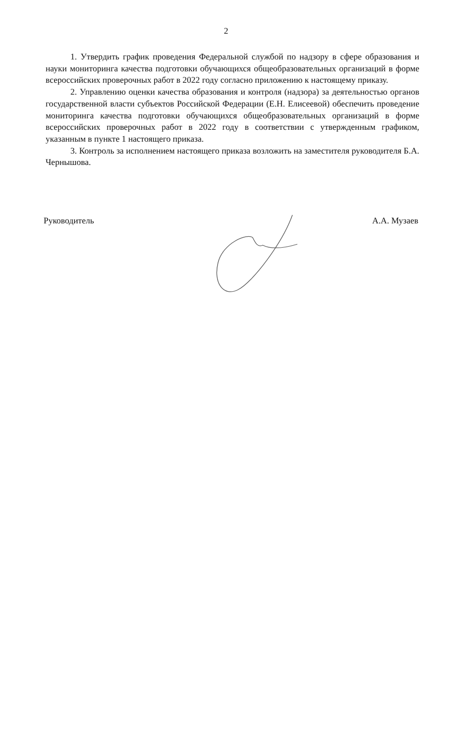2
1. Утвердить график проведения Федеральной службой по надзору в сфере образования и науки мониторинга качества подготовки обучающихся общеобразовательных организаций в форме всероссийских проверочных работ в 2022 году согласно приложению к настоящему приказу.
2. Управлению оценки качества образования и контроля (надзора) за деятельностью органов государственной власти субъектов Российской Федерации (Е.Н. Елисеевой) обеспечить проведение мониторинга качества подготовки обучающихся общеобразовательных организаций в форме всероссийских проверочных работ в 2022 году в соответствии с утвержденным графиком, указанным в пункте 1 настоящего приказа.
3. Контроль за исполнением настоящего приказа возложить на заместителя руководителя Б.А. Чернышова.
Руководитель А.А. Музаев